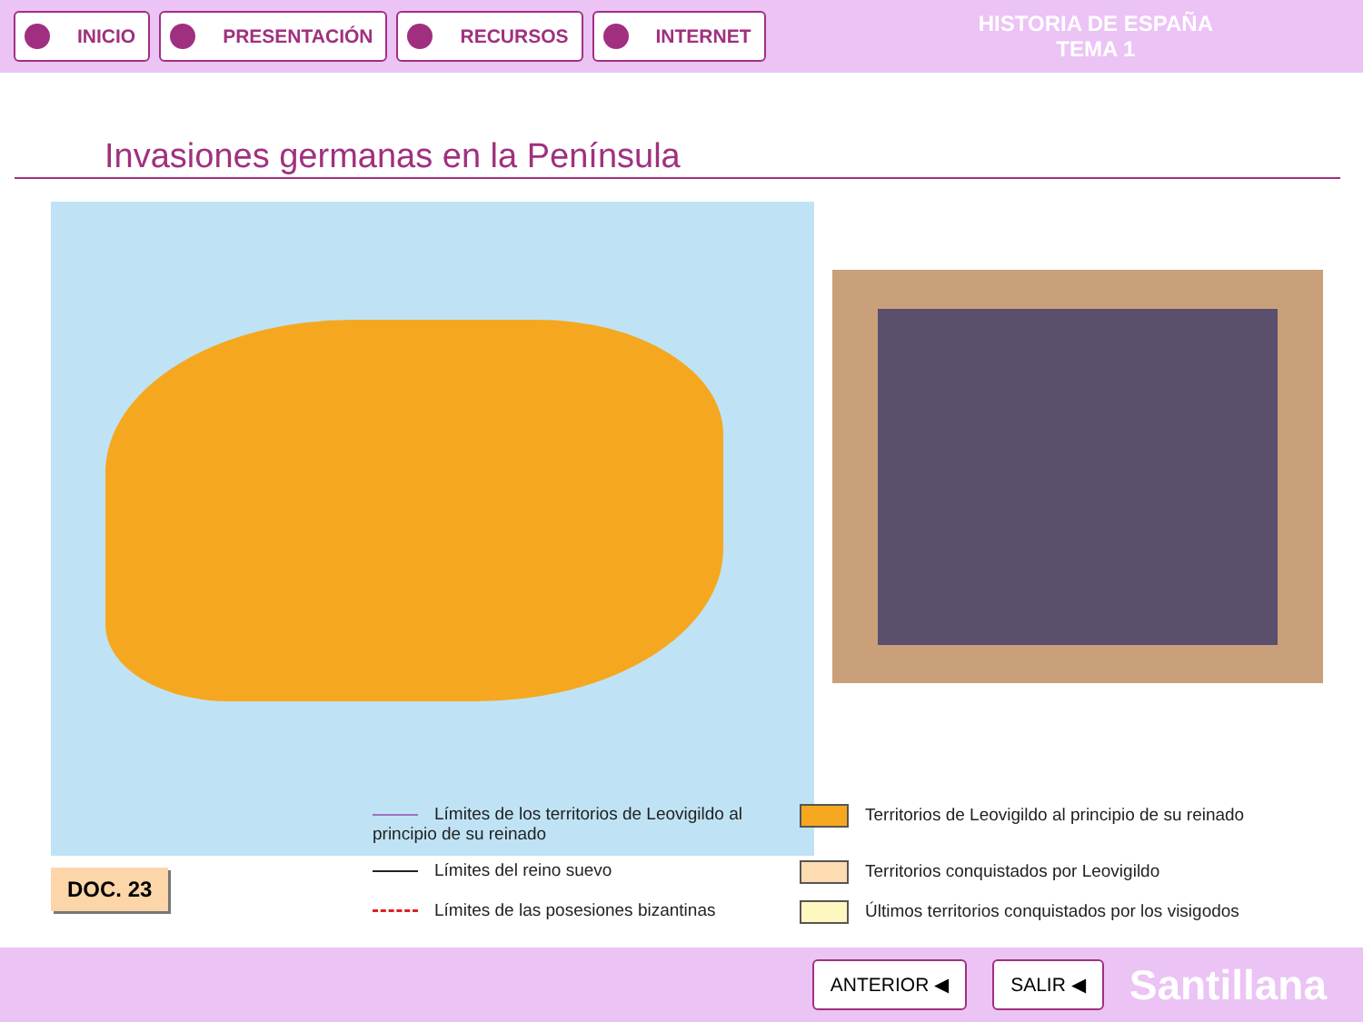INICIO PRESENTACIÓN RECURSOS INTERNET
HISTORIA DE ESPAÑA
TEMA 1
Invasiones germanas en la Península
DOC. 23
Límites de los territorios de Leovigildo al principio de su reinado
Territorios de Leovigildo al principio de su reinado
Límites del reino suevo
Territorios conquistados por Leovigildo
Límites de las posesiones bizantinas
Últimos territorios conquistados por los visigodos
ANTERIOR ◀ SALIR ◀
Santillana